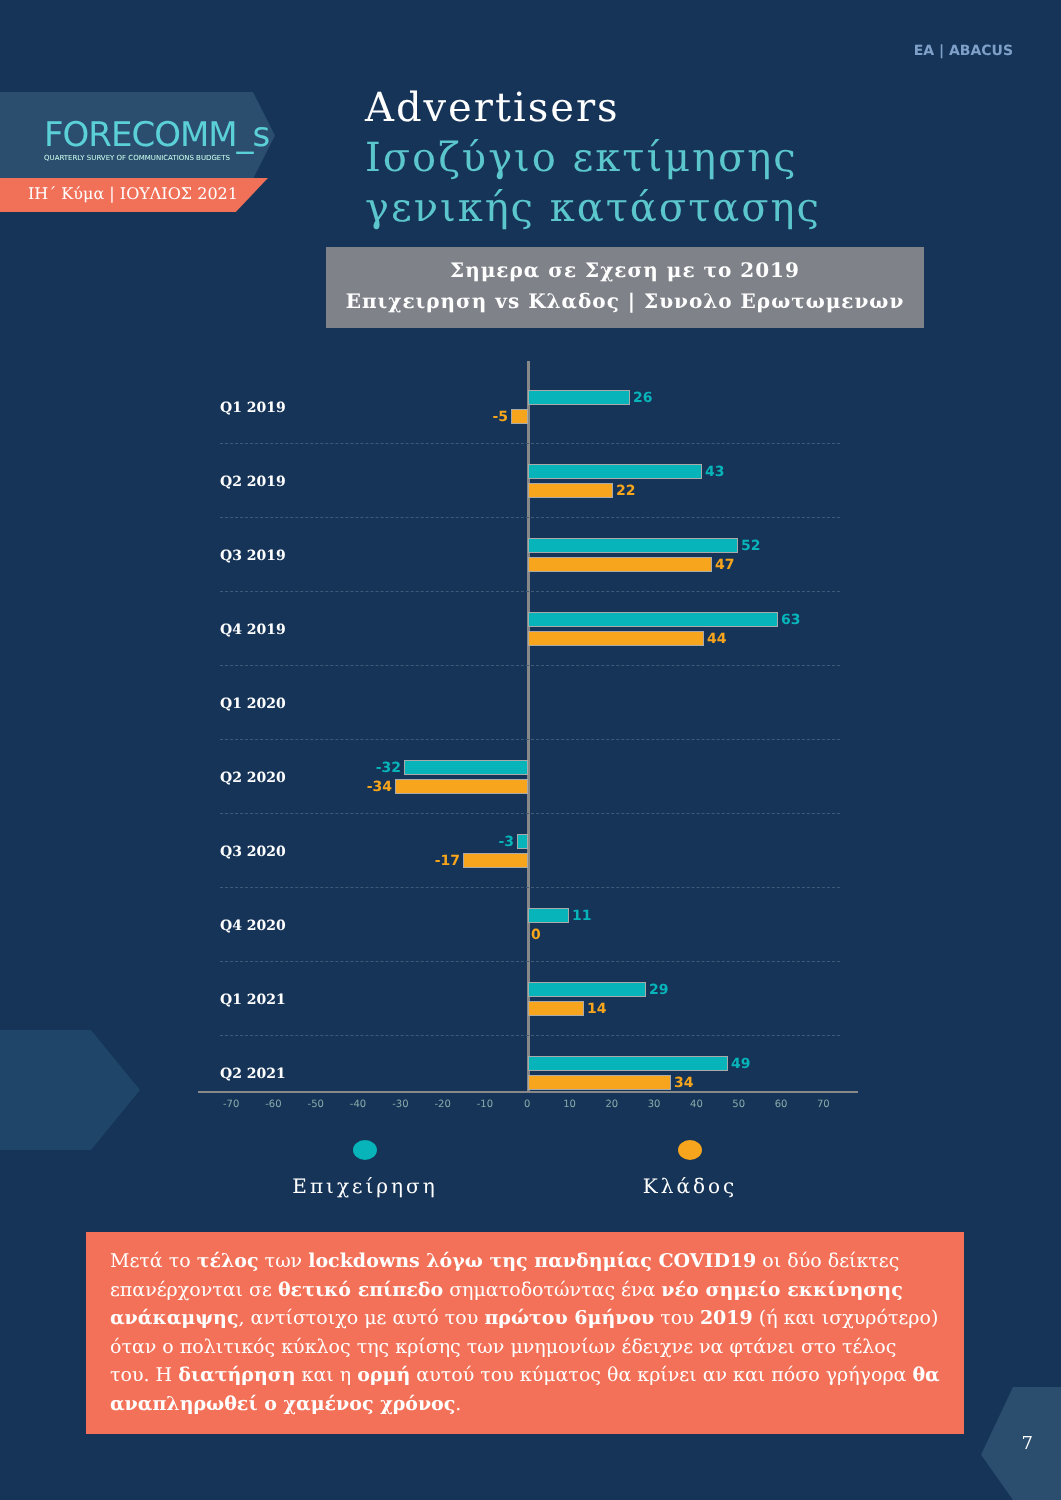ΕΑ | ABACUS
FORECOMM_s
QUARTERLY SURVEY OF COMMUNICATIONS BUDGETS
ΙΗ΄ Κύμα | ΙΟΥΛΙΟΣ 2021
Advertisers
Ισοζύγιο εκτίμησης
γενικής κατάστασης
Σημερα σε Σχεση με το 2019
Επιχειρηση vs Κλαδος | Συνολο Ερωτωμενων
Q1 2019
26
-5
Q2 2019
43
22
Q3 2019
52
47
Q4 2019
63
44
Q1 2020
Q2 2020
-32
-34
Q3 2020
-3
-17
Q4 2020
11
0
Q1 2021
29
14
Q2 2021
49
34
-70 -60 -50 -40 -30 -20 -10 0 10 20 30 40 50 60 70
Επιχείρηση Κλάδος
Μετά το τέλος των lockdowns λόγω της πανδημίας COVID19 οι δύο δείκτες επανέρχονται σε θετικό επίπεδο σηματοδοτώντας ένα νέο σημείο εκκίνησης ανάκαμψης, αντίστοιχο με αυτό του πρώτου 6μήνου του 2019 (ή και ισχυρότερο) όταν ο πολιτικός κύκλος της κρίσης των μνημονίων έδειχνε να φτάνει στο τέλος του. Η διατήρηση και η ορμή αυτού του κύματος θα κρίνει αν και πόσο γρήγορα θα αναπληρωθεί ο χαμένος χρόνος.
7